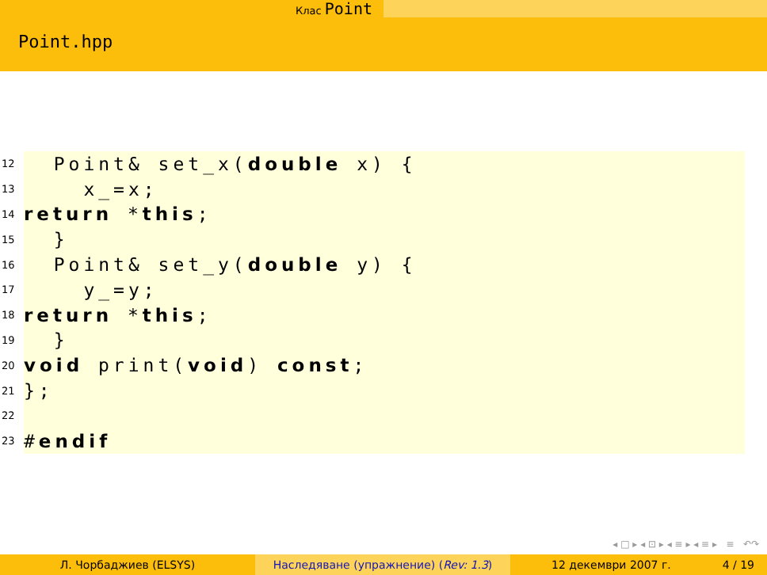Клас Point
Point.hpp
12 Point& set_x(double x) {
13 x_=x;
14 return * this;
15 }
16 Point& set_y(double y) {
17 y_=y;
18 return * this;
19 }
20 void print(void) const;
21 };
22
23 # endif
◂ □ ▸ ◂ ⊡ ▸ ◂ ≡ ▸ ◂ ≡ ▸ ≡ ↶↷
Л. Чорбаджиев (ELSYS) Наследяване (упражнение) (Rev: 1.3) 12 декември 2007 г. 4 / 19